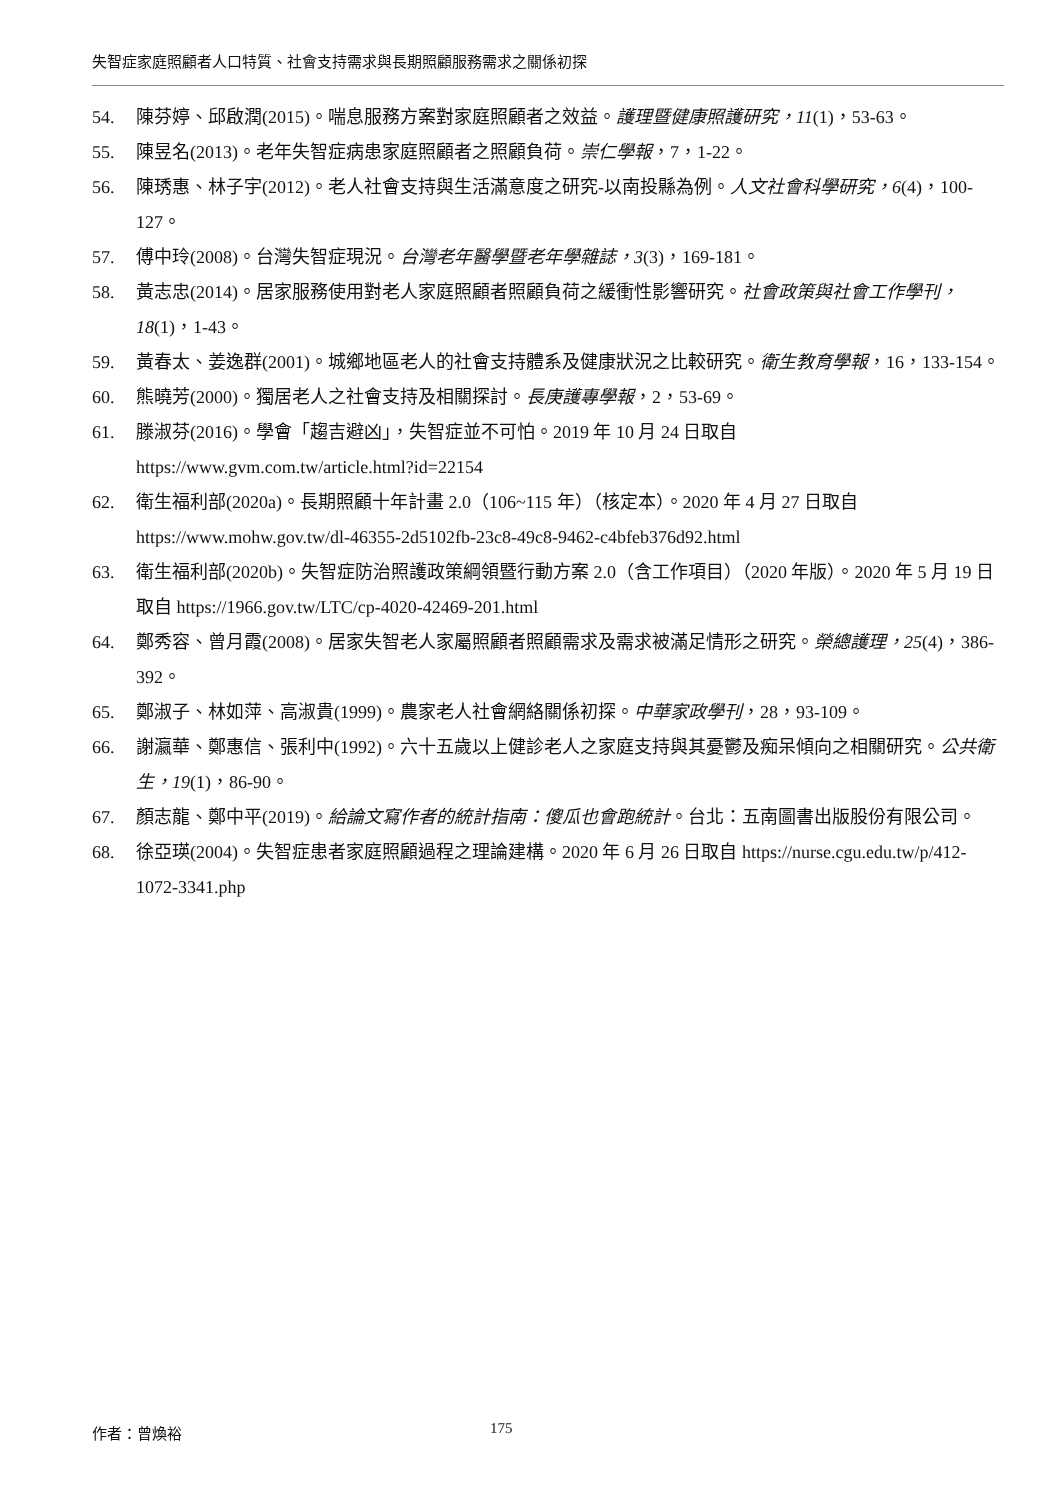失智症家庭照顧者人口特質、社會支持需求與長期照顧服務需求之關係初探
54. 陳芬婷、邱啟潤(2015)。喘息服務方案對家庭照顧者之效益。護理暨健康照護研究，11(1)，53-63。
55. 陳昱名(2013)。老年失智症病患家庭照顧者之照顧負荷。崇仁學報，7，1-22。
56. 陳琇惠、林子宇(2012)。老人社會支持與生活滿意度之研究-以南投縣為例。人文社會科學研究，6(4)，100-127。
57. 傅中玲(2008)。台灣失智症現況。台灣老年醫學暨老年學雜誌，3(3)，169-181。
58. 黃志忠(2014)。居家服務使用對老人家庭照顧者照顧負荷之緩衝性影響研究。社會政策與社會工作學刊，18(1)，1-43。
59. 黃春太、姜逸群(2001)。城鄉地區老人的社會支持體系及健康狀況之比較研究。衛生教育學報，16，133-154。
60. 熊曉芳(2000)。獨居老人之社會支持及相關探討。長庚護專學報，2，53-69。
61. 滕淑芬(2016)。學會「趨吉避凶」，失智症並不可怕。2019 年 10 月 24 日取自 https://www.gvm.com.tw/article.html?id=22154
62. 衛生福利部(2020a)。長期照顧十年計畫 2.0（106~115 年）（核定本）。2020 年 4 月 27 日取自 https://www.mohw.gov.tw/dl-46355-2d5102fb-23c8-49c8-9462-c4bfeb376d92.html
63. 衛生福利部(2020b)。失智症防治照護政策綱領暨行動方案 2.0（含工作項目）（2020 年版）。2020 年 5 月 19 日取自 https://1966.gov.tw/LTC/cp-4020-42469-201.html
64. 鄭秀容、曾月霞(2008)。居家失智老人家屬照顧者照顧需求及需求被滿足情形之研究。榮總護理，25(4)，386-392。
65. 鄭淑子、林如萍、高淑貴(1999)。農家老人社會網絡關係初探。中華家政學刊，28，93-109。
66. 謝瀛華、鄭惠信、張利中(1992)。六十五歲以上健診老人之家庭支持與其憂鬱及痴呆傾向之相關研究。公共衛生，19(1)，86-90。
67. 顏志龍、鄭中平(2019)。給論文寫作者的統計指南：傻瓜也會跑統計。台北：五南圖書出版股份有限公司。
68. 徐亞瑛(2004)。失智症患者家庭照顧過程之理論建構。2020 年 6 月 26 日取自 https://nurse.cgu.edu.tw/p/412-1072-3341.php
作者：曾煥裕 175